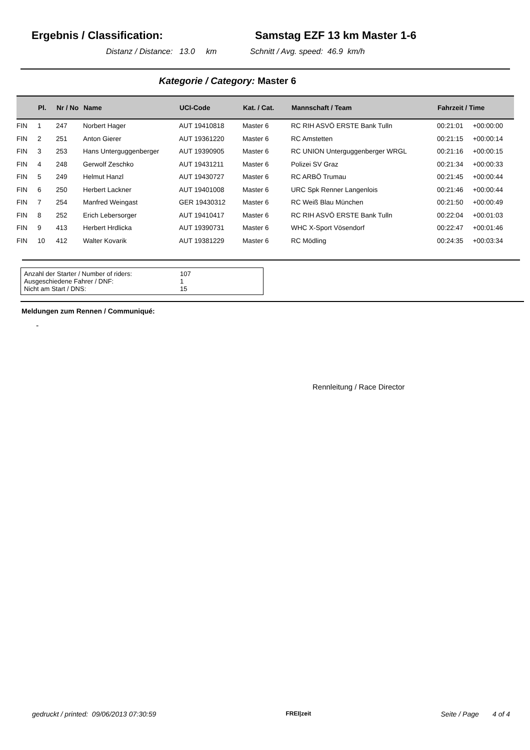Ergebnis / Classification: Samstag EZF 13 km Master 1-6
Distanz / Distance: 13.0 km Schnitt / Avg. speed: 46.9 km/h
Kategorie / Category: Master 6
| | Pl. | Nr / No | Name | UCI-Code | Kat. / Cat. | Mannschaft / Team | Fahrzeit / Time | |
| --- | --- | --- | --- | --- | --- | --- | --- | --- |
| FIN | 1 | 247 | Norbert Hager | AUT 19410818 | Master 6 | RC RIH ASVÖ ERSTE Bank Tulln | 00:21:01 | +00:00:00 |
| FIN | 2 | 251 | Anton Gierer | AUT 19361220 | Master 6 | RC Amstetten | 00:21:15 | +00:00:14 |
| FIN | 3 | 253 | Hans Unterguggenberger | AUT 19390905 | Master 6 | RC UNION Unterguggenberger WRGL | 00:21:16 | +00:00:15 |
| FIN | 4 | 248 | Gerwolf Zeschko | AUT 19431211 | Master 6 | Polizei SV Graz | 00:21:34 | +00:00:33 |
| FIN | 5 | 249 | Helmut Hanzl | AUT 19430727 | Master 6 | RC ARBÖ Trumau | 00:21:45 | +00:00:44 |
| FIN | 6 | 250 | Herbert Lackner | AUT 19401008 | Master 6 | URC Spk Renner Langenlois | 00:21:46 | +00:00:44 |
| FIN | 7 | 254 | Manfred Weingast | GER 19430312 | Master 6 | RC Weiß Blau München | 00:21:50 | +00:00:49 |
| FIN | 8 | 252 | Erich Lebersorger | AUT 19410417 | Master 6 | RC RIH ASVÖ ERSTE Bank Tulln | 00:22:04 | +00:01:03 |
| FIN | 9 | 413 | Herbert Hrdlicka | AUT 19390731 | Master 6 | WHC X-Sport Vösendorf | 00:22:47 | +00:01:46 |
| FIN | 10 | 412 | Walter Kovarik | AUT 19381229 | Master 6 | RC Mödling | 00:24:35 | +00:03:34 |
Anzahl der Starter / Number of riders: 107
Ausgeschiedene Fahrer / DNF: 1
Nicht am Start / DNS: 15
Meldungen zum Rennen / Communiqué:
-
Rennleitung / Race Director
gedruckt / printed: 09/06/2013 07:30:59 FREI|zeit Seite / Page 4 of 4